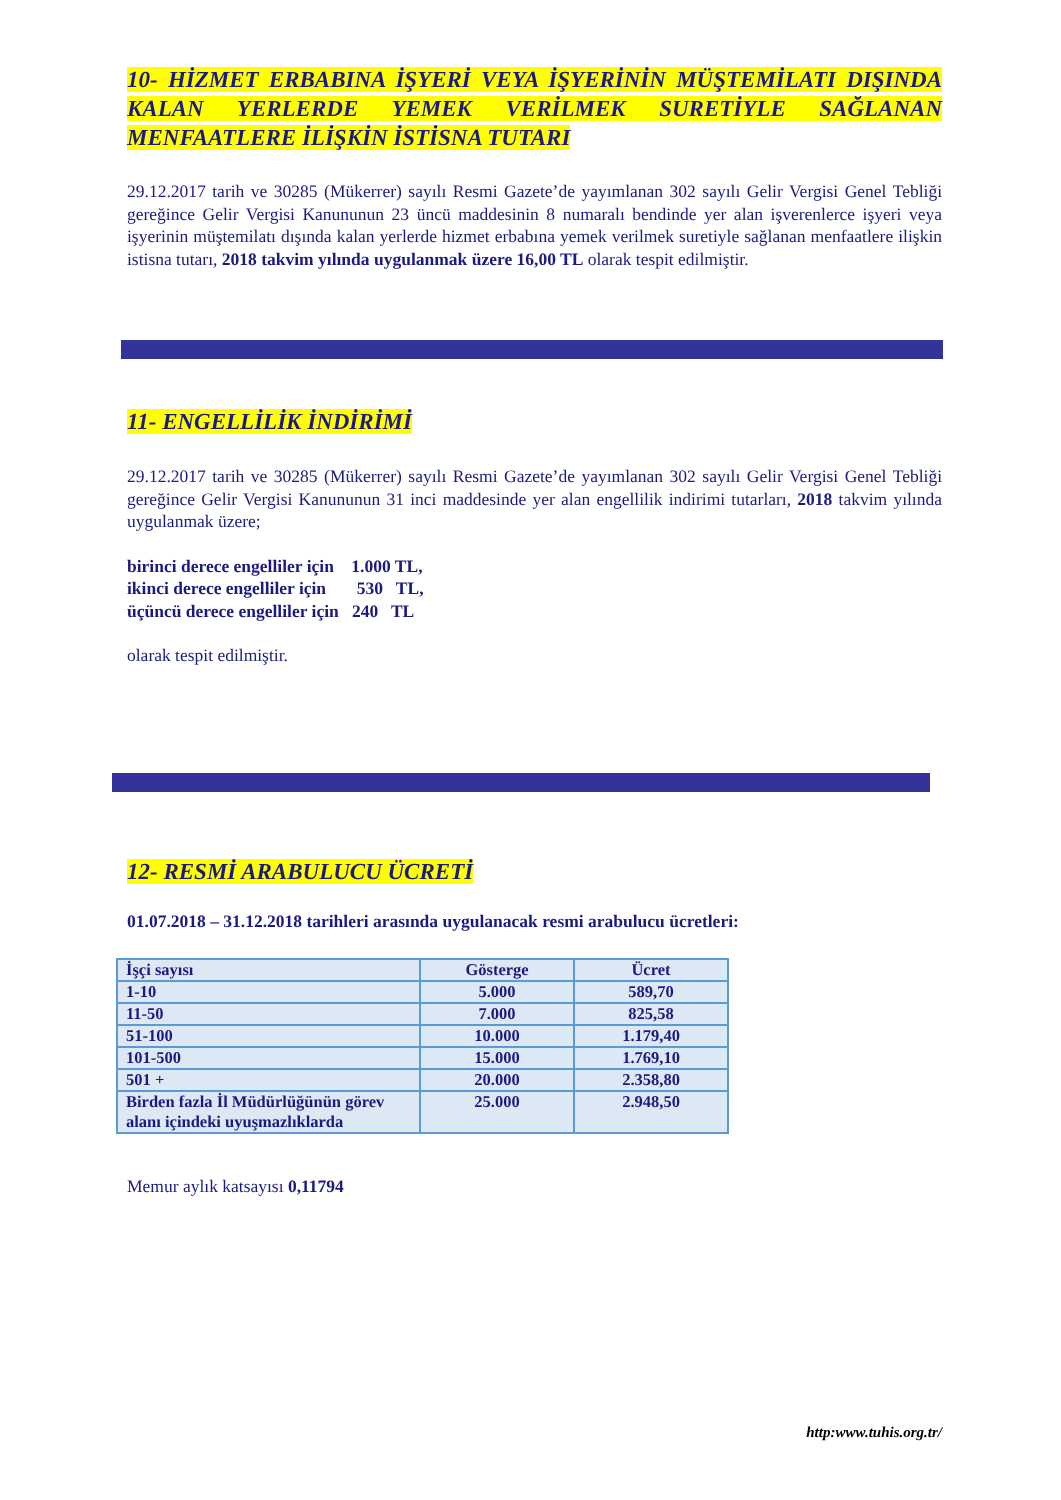10- HİZMET ERBABINA İŞYERİ VEYA İŞYERİNİN MÜŞTEMİLATI DIŞINDA KALAN YERLERDE YEMEK VERİLMEK SURETİYLE SAĞLANAN MENFAATLERE İLİŞKİN İSTİSNA TUTARI
29.12.2017 tarih ve 30285 (Mükerrer) sayılı Resmi Gazete’de yayımlanan 302 sayılı Gelir Vergisi Genel Tebliği gereğince Gelir Vergisi Kanununun 23 üncü maddesinin 8 numaralı bendinde yer alan işverenlerce işyeri veya işyerinin müştemilatı dışında kalan yerlerde hizmet erbabına yemek verilmek suretiyle sağlanan menfaatlere ilişkin istisna tutarı, 2018 takvim yılında uygulanmak üzere 16,00 TL olarak tespit edilmiştir.
11- ENGELLİLİK İNDİRİMİ
29.12.2017 tarih ve 30285 (Mükerrer) sayılı Resmi Gazete’de yayımlanan 302 sayılı Gelir Vergisi Genel Tebliği gereğince Gelir Vergisi Kanununun 31 inci maddesinde yer alan engellilik indirimi tutarları, 2018 takvim yılında uygulanmak üzere;
birinci derece engelliler için 1.000 TL,
ikinci derece engelliler için 530 TL,
üçüncü derece engelliler için 240 TL
olarak tespit edilmiştir.
12- RESMİ ARABULUCU ÜCRETİ
01.07.2018 – 31.12.2018 tarihleri arasında uygulanacak resmi arabulucu ücretleri:
| İşçi sayısı | Gösterge | Ücret |
| 1-10 | 5.000 | 589,70 |
| 11-50 | 7.000 | 825,58 |
| 51-100 | 10.000 | 1.179,40 |
| 101-500 | 15.000 | 1.769,10 |
| 501 + | 20.000 | 2.358,80 |
| Birden fazla İl Müdürlüğünün görev alanı içindeki uyuşmazlıklarda | 25.000 | 2.948,50 |
Memur aylık katsayısı 0,11794
http:www.tuhis.org.tr/